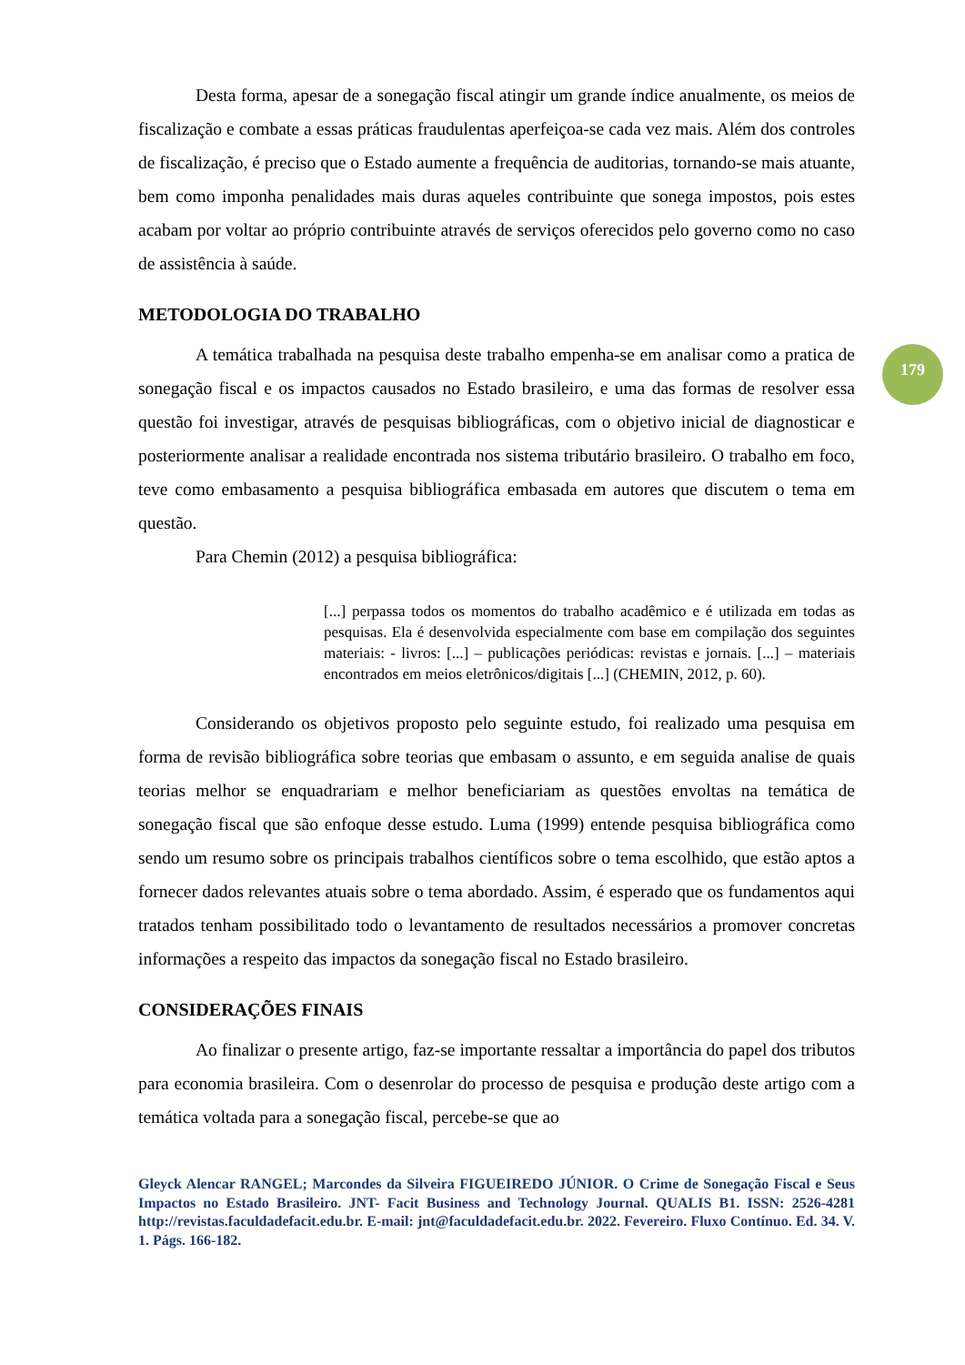179
Desta forma, apesar de a sonegação fiscal atingir um grande índice anualmente, os meios de fiscalização e combate a essas práticas fraudulentas aperfeiçoa-se cada vez mais. Além dos controles de fiscalização, é preciso que o Estado aumente a frequência de auditorias, tornando-se mais atuante, bem como imponha penalidades mais duras aqueles contribuinte que sonega impostos, pois estes acabam por voltar ao próprio contribuinte através de serviços oferecidos pelo governo como no caso de assistência à saúde.
METODOLOGIA DO TRABALHO
A temática trabalhada na pesquisa deste trabalho empenha-se em analisar como a pratica de sonegação fiscal e os impactos causados no Estado brasileiro, e uma das formas de resolver essa questão foi investigar, através de pesquisas bibliográficas, com o objetivo inicial de diagnosticar e posteriormente analisar a realidade encontrada nos sistema tributário brasileiro. O trabalho em foco, teve como embasamento a pesquisa bibliográfica embasada em autores que discutem o tema em questão.
Para Chemin (2012) a pesquisa bibliográfica:
[...] perpassa todos os momentos do trabalho acadêmico e é utilizada em todas as pesquisas. Ela é desenvolvida especialmente com base em compilação dos seguintes materiais: - livros: [...] – publicações periódicas: revistas e jornais. [...] – materiais encontrados em meios eletrônicos/digitais [...] (CHEMIN, 2012, p. 60).
Considerando os objetivos proposto pelo seguinte estudo, foi realizado uma pesquisa em forma de revisão bibliográfica sobre teorias que embasam o assunto, e em seguida analise de quais teorias melhor se enquadrariam e melhor beneficiariam as questões envoltas na temática de sonegação fiscal que são enfoque desse estudo. Luma (1999) entende pesquisa bibliográfica como sendo um resumo sobre os principais trabalhos científicos sobre o tema escolhido, que estão aptos a fornecer dados relevantes atuais sobre o tema abordado. Assim, é esperado que os fundamentos aqui tratados tenham possibilitado todo o levantamento de resultados necessários a promover concretas informações a respeito das impactos da sonegação fiscal no Estado brasileiro.
CONSIDERAÇÕES FINAIS
Ao finalizar o presente artigo, faz-se importante ressaltar a importância do papel dos tributos para economia brasileira. Com o desenrolar do processo de pesquisa e produção deste artigo com a temática voltada para a sonegação fiscal, percebe-se que ao
Gleyck Alencar RANGEL; Marcondes da Silveira FIGUEIREDO JÚNIOR. O Crime de Sonegação Fiscal e Seus Impactos no Estado Brasileiro. JNT- Facit Business and Technology Journal. QUALIS B1. ISSN: 2526-4281 http://revistas.faculdadefacit.edu.br. E-mail: jnt@faculdadefacit.edu.br. 2022. Fevereiro. Fluxo Contínuo. Ed. 34. V. 1. Págs. 166-182.